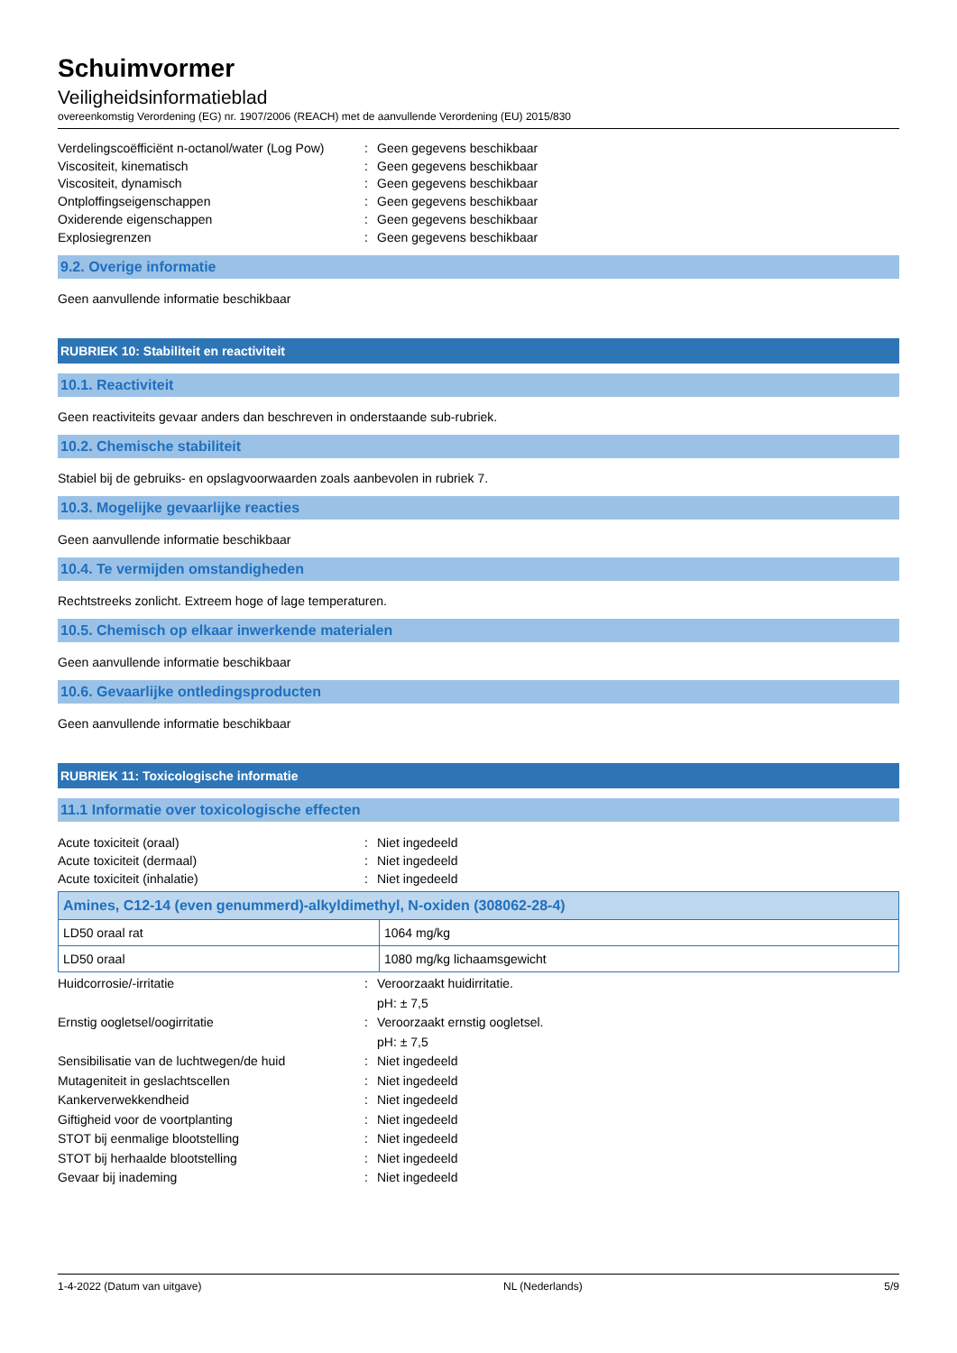Schuimvormer
Veiligheidsinformatieblad
overeenkomstig Verordening (EG) nr. 1907/2006 (REACH) met de aanvullende Verordening (EU) 2015/830
Verdelingscoëfficiënt n-octanol/water (Log Pow)
:
Geen gegevens beschikbaar
Viscositeit, kinematisch
:
Geen gegevens beschikbaar
Viscositeit, dynamisch
:
Geen gegevens beschikbaar
Ontploffingseigenschappen
:
Geen gegevens beschikbaar
Oxiderende eigenschappen
:
Geen gegevens beschikbaar
Explosiegrenzen
:
Geen gegevens beschikbaar
9.2. Overige informatie
Geen aanvullende informatie beschikbaar
RUBRIEK 10: Stabiliteit en reactiviteit
10.1. Reactiviteit
Geen reactiviteits gevaar anders dan beschreven in onderstaande sub-rubriek.
10.2. Chemische stabiliteit
Stabiel bij de gebruiks- en opslagvoorwaarden zoals aanbevolen in rubriek 7.
10.3. Mogelijke gevaarlijke reacties
Geen aanvullende informatie beschikbaar
10.4. Te vermijden omstandigheden
Rechtstreeks zonlicht. Extreem hoge of lage temperaturen.
10.5. Chemisch op elkaar inwerkende materialen
Geen aanvullende informatie beschikbaar
10.6. Gevaarlijke ontledingsproducten
Geen aanvullende informatie beschikbaar
RUBRIEK 11: Toxicologische informatie
11.1 Informatie over toxicologische effecten
Acute toxiciteit (oraal)
:
Niet ingedeeld
Acute toxiciteit (dermaal)
:
Niet ingedeeld
Acute toxiciteit (inhalatie)
:
Niet ingedeeld
| Amines, C12-14 (even genummerd)-alkyldimethyl, N-oxiden (308062-28-4) | |
| --- | --- |
| LD50 oraal rat | 1064 mg/kg |
| LD50 oraal | 1080 mg/kg lichaamsgewicht |
Huidcorrosie/-irritatie
:
Veroorzaakt huidirritatie.
pH: ± 7,5
Ernstig oogletsel/oogirritatie
:
Veroorzaakt ernstig oogletsel.
pH: ± 7,5
Sensibilisatie van de luchtwegen/de huid
:
Niet ingedeeld
Mutageniteit in geslachtscellen
:
Niet ingedeeld
Kankerverwekkendheid
:
Niet ingedeeld
Giftigheid voor de voortplanting
:
Niet ingedeeld
STOT bij eenmalige blootstelling
:
Niet ingedeeld
STOT bij herhaalde blootstelling
:
Niet ingedeeld
Gevaar bij inademing
:
Niet ingedeeld
1-4-2022 (Datum van uitgave) NL (Nederlands) 5/9